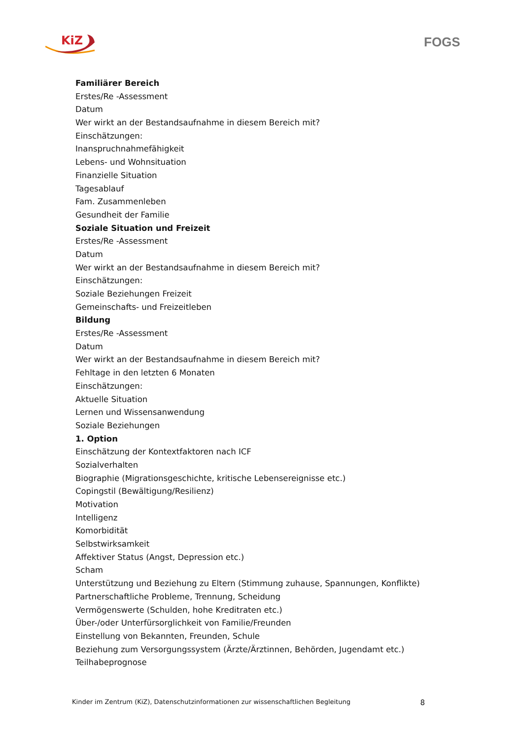KiZ FOGS
Familiärer Bereich
Erstes/Re -Assessment
Datum
Wer wirkt an der Bestandsaufnahme in diesem Bereich mit?
Einschätzungen:
Inanspruchnahmefähigkeit
Lebens- und Wohnsituation
Finanzielle Situation
Tagesablauf
Fam. Zusammenleben
Gesundheit der Familie
Soziale Situation und Freizeit
Erstes/Re -Assessment
Datum
Wer wirkt an der Bestandsaufnahme in diesem Bereich mit?
Einschätzungen:
Soziale Beziehungen Freizeit
Gemeinschafts- und Freizeitleben
Bildung
Erstes/Re -Assessment
Datum
Wer wirkt an der Bestandsaufnahme in diesem Bereich mit?
Fehltage in den letzten 6 Monaten
Einschätzungen:
Aktuelle Situation
Lernen und Wissensanwendung
Soziale Beziehungen
1. Option
Einschätzung der Kontextfaktoren nach ICF
Sozialverhalten
Biographie (Migrationsgeschichte, kritische Lebensereignisse etc.)
Copingstil (Bewältigung/Resilienz)
Motivation
Intelligenz
Komorbidität
Selbstwirksamkeit
Affektiver Status (Angst, Depression etc.)
Scham
Unterstützung und Beziehung zu Eltern (Stimmung zuhause, Spannungen, Konflikte)
Partnerschaftliche Probleme, Trennung, Scheidung
Vermögenswerte (Schulden, hohe Kreditraten etc.)
Über-/oder Unterfürsorglichkeit von Familie/Freunden
Einstellung von Bekannten, Freunden, Schule
Beziehung zum Versorgungssystem (Ärzte/Ärztinnen, Behörden, Jugendamt etc.)
Teilhabeprognose
Kinder im Zentrum (KiZ), Datenschutzinformationen zur wissenschaftlichen Begleitung 8